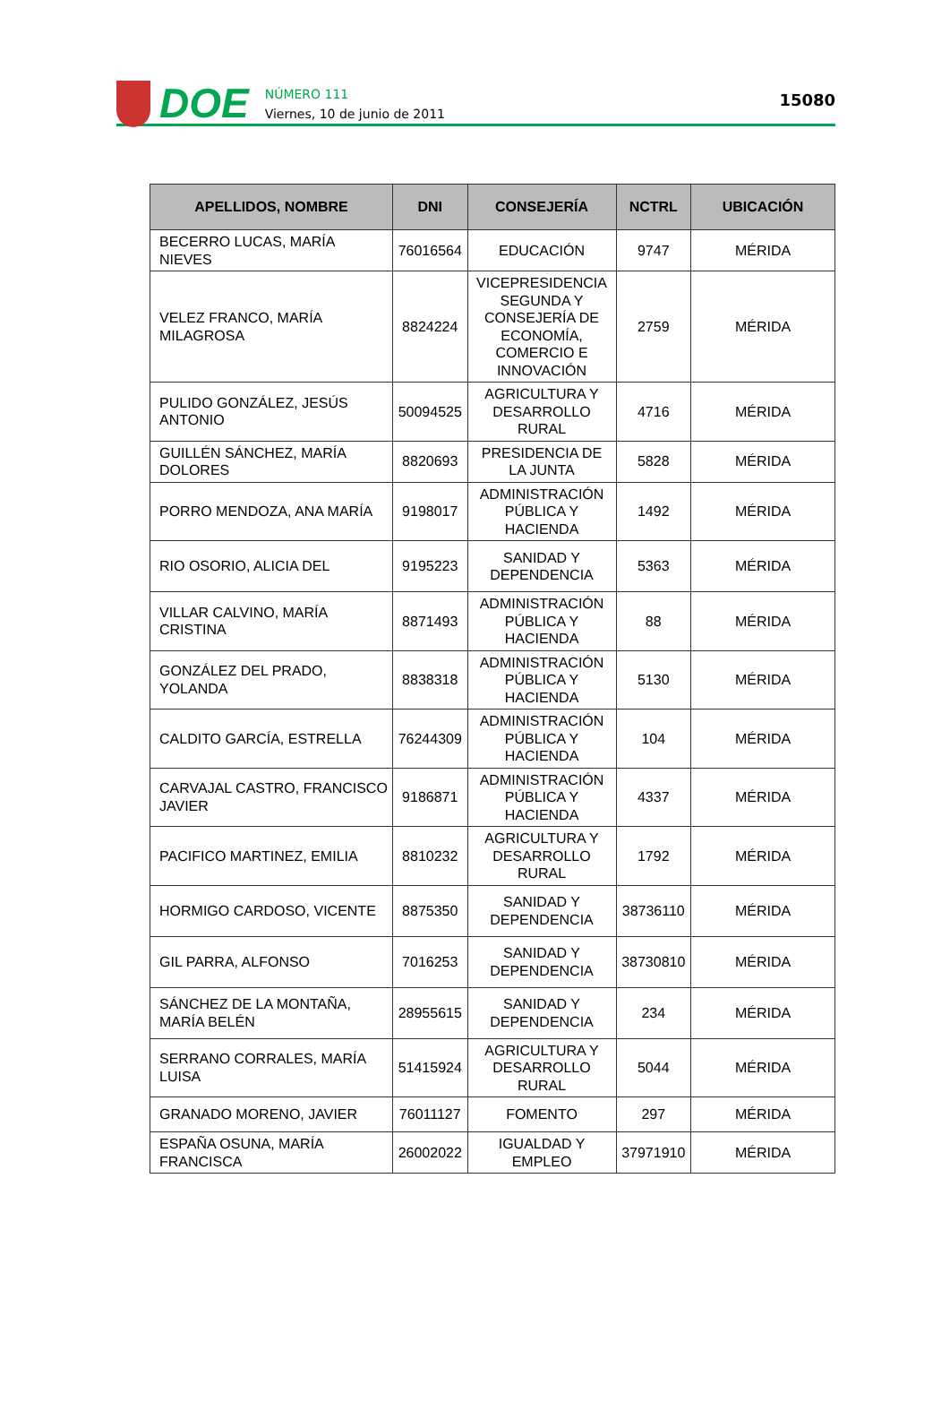DOE
NÚMERO 111
Viernes, 10 de junio de 2011
15080
| APELLIDOS, NOMBRE | DNI | CONSEJERÍA | NCTRL | UBICACIÓN |
| --- | --- | --- | --- | --- |
| BECERRO LUCAS, MARÍA NIEVES | 76016564 | EDUCACIÓN | 9747 | MÉRIDA |
| VELEZ FRANCO, MARÍA MILAGROSA | 8824224 | VICEPRESIDENCIA SEGUNDA Y CONSEJERÍA DE ECONOMÍA, COMERCIO E INNOVACIÓN | 2759 | MÉRIDA |
| PULIDO GONZÁLEZ, JESÚS ANTONIO | 50094525 | AGRICULTURA Y DESARROLLO RURAL | 4716 | MÉRIDA |
| GUILLÉN SÁNCHEZ, MARÍA DOLORES | 8820693 | PRESIDENCIA DE LA JUNTA | 5828 | MÉRIDA |
| PORRO MENDOZA, ANA MARÍA | 9198017 | ADMINISTRACIÓN PÚBLICA Y HACIENDA | 1492 | MÉRIDA |
| RIO OSORIO, ALICIA DEL | 9195223 | SANIDAD Y DEPENDENCIA | 5363 | MÉRIDA |
| VILLAR CALVINO, MARÍA CRISTINA | 8871493 | ADMINISTRACIÓN PÚBLICA Y HACIENDA | 88 | MÉRIDA |
| GONZÁLEZ DEL PRADO, YOLANDA | 8838318 | ADMINISTRACIÓN PÚBLICA Y HACIENDA | 5130 | MÉRIDA |
| CALDITO GARCÍA, ESTRELLA | 76244309 | ADMINISTRACIÓN PÚBLICA Y HACIENDA | 104 | MÉRIDA |
| CARVAJAL CASTRO, FRANCISCO JAVIER | 9186871 | ADMINISTRACIÓN PÚBLICA Y HACIENDA | 4337 | MÉRIDA |
| PACIFICO MARTINEZ, EMILIA | 8810232 | AGRICULTURA Y DESARROLLO RURAL | 1792 | MÉRIDA |
| HORMIGO CARDOSO, VICENTE | 8875350 | SANIDAD Y DEPENDENCIA | 38736110 | MÉRIDA |
| GIL PARRA, ALFONSO | 7016253 | SANIDAD Y DEPENDENCIA | 38730810 | MÉRIDA |
| SÁNCHEZ DE LA MONTAÑA, MARÍA BELÉN | 28955615 | SANIDAD Y DEPENDENCIA | 234 | MÉRIDA |
| SERRANO CORRALES, MARÍA LUISA | 51415924 | AGRICULTURA Y DESARROLLO RURAL | 5044 | MÉRIDA |
| GRANADO MORENO, JAVIER | 76011127 | FOMENTO | 297 | MÉRIDA |
| ESPAÑA OSUNA, MARÍA FRANCISCA | 26002022 | IGUALDAD Y EMPLEO | 37971910 | MÉRIDA |